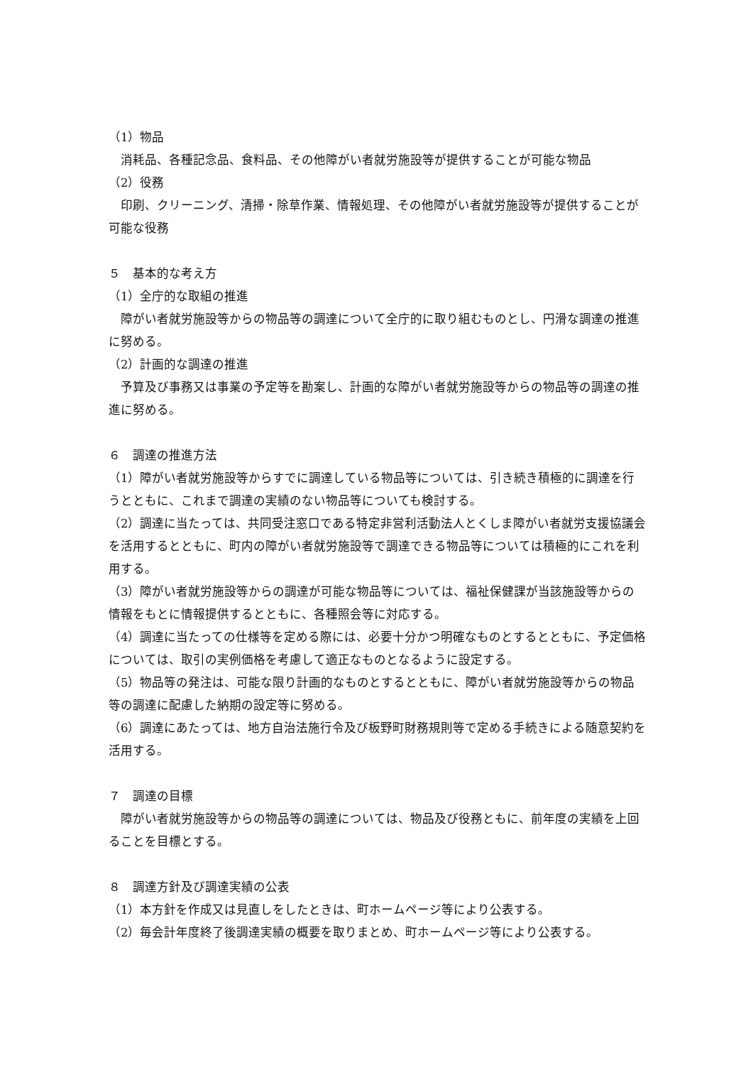（1）物品
　消耗品、各種記念品、食料品、その他障がい者就労施設等が提供することが可能な物品
（2）役務
　印刷、クリーニング、清掃・除草作業、情報処理、その他障がい者就労施設等が提供することが可能な役務
５　基本的な考え方
（1）全庁的な取組の推進
　障がい者就労施設等からの物品等の調達について全庁的に取り組むものとし、円滑な調達の推進に努める。
（2）計画的な調達の推進
　予算及び事務又は事業の予定等を勘案し、計画的な障がい者就労施設等からの物品等の調達の推進に努める。
６　調達の推進方法
（1）障がい者就労施設等からすでに調達している物品等については、引き続き積極的に調達を行うとともに、これまで調達の実績のない物品等についても検討する。
（2）調達に当たっては、共同受注窓口である特定非営利活動法人とくしま障がい者就労支援協議会を活用するとともに、町内の障がい者就労施設等で調達できる物品等については積極的にこれを利用する。
（3）障がい者就労施設等からの調達が可能な物品等については、福祉保健課が当該施設等からの情報をもとに情報提供するとともに、各種照会等に対応する。
（4）調達に当たっての仕様等を定める際には、必要十分かつ明確なものとするとともに、予定価格については、取引の実例価格を考慮して適正なものとなるように設定する。
（5）物品等の発注は、可能な限り計画的なものとするとともに、障がい者就労施設等からの物品等の調達に配慮した納期の設定等に努める。
（6）調達にあたっては、地方自治法施行令及び板野町財務規則等で定める手続きによる随意契約を活用する。
７　調達の目標
　障がい者就労施設等からの物品等の調達については、物品及び役務ともに、前年度の実績を上回ることを目標とする。
８　調達方針及び調達実績の公表
（1）本方針を作成又は見直しをしたときは、町ホームページ等により公表する。
（2）毎会計年度終了後調達実績の概要を取りまとめ、町ホームページ等により公表する。